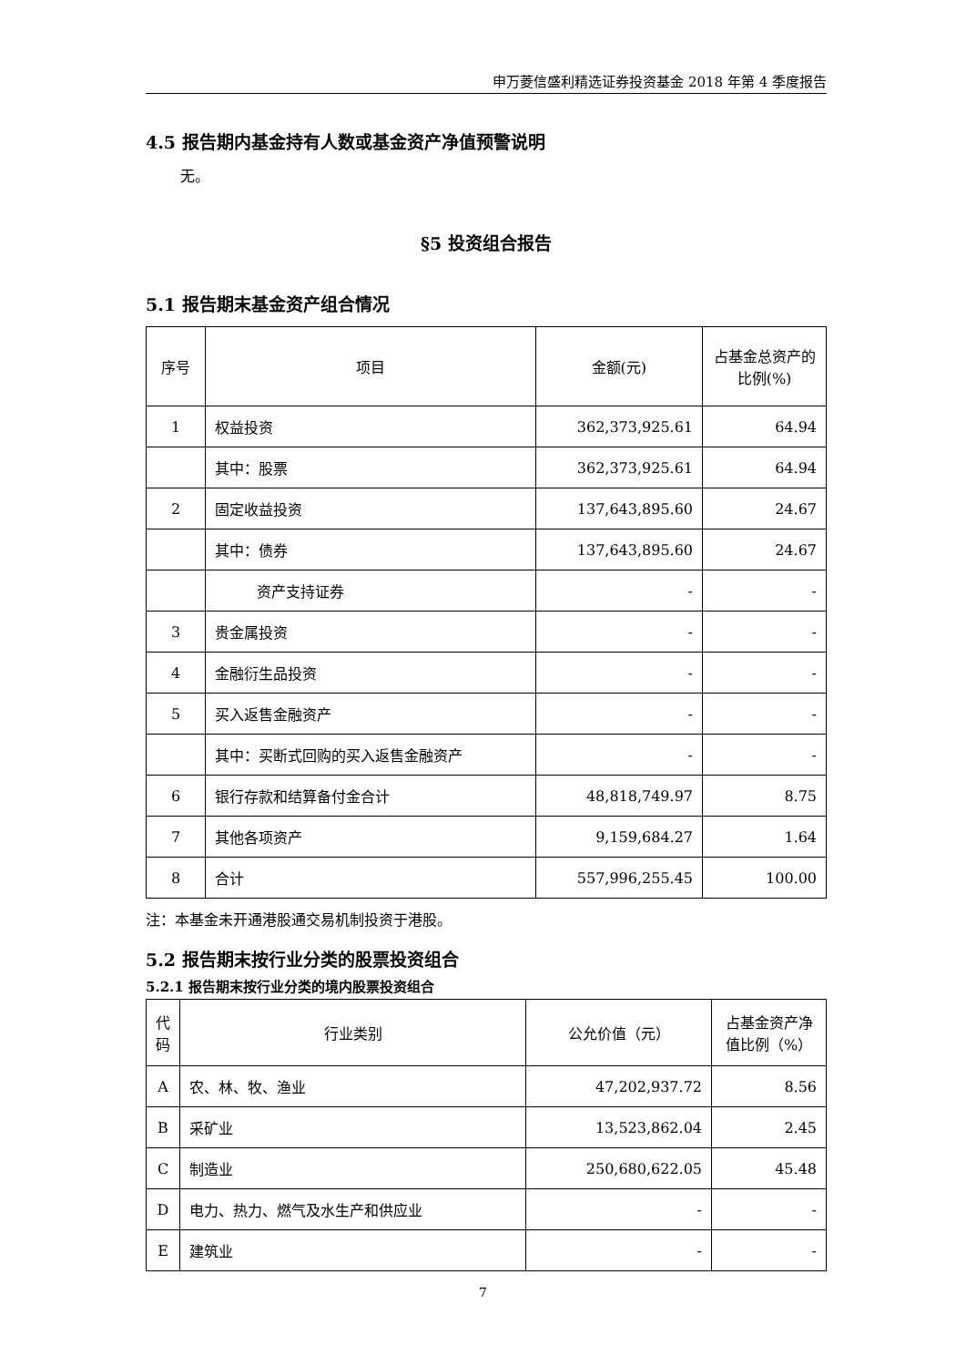申万菱信盛利精选证券投资基金 2018 年第 4 季度报告
4.5 报告期内基金持有人数或基金资产净值预警说明
无。
§5 投资组合报告
5.1 报告期末基金资产组合情况
| 序号 | 项目 | 金额(元) | 占基金总资产的比例(%) |
| --- | --- | --- | --- |
| 1 | 权益投资 | 362,373,925.61 | 64.94 |
| | 其中：股票 | 362,373,925.61 | 64.94 |
| 2 | 固定收益投资 | 137,643,895.60 | 24.67 |
| | 其中：债券 | 137,643,895.60 | 24.67 |
| | 资产支持证券 | - | - |
| 3 | 贵金属投资 | - | - |
| 4 | 金融衍生品投资 | - | - |
| 5 | 买入返售金融资产 | - | - |
| | 其中：买断式回购的买入返售金融资产 | - | - |
| 6 | 银行存款和结算备付金合计 | 48,818,749.97 | 8.75 |
| 7 | 其他各项资产 | 9,159,684.27 | 1.64 |
| 8 | 合计 | 557,996,255.45 | 100.00 |
注：本基金未开通港股通交易机制投资于港股。
5.2 报告期末按行业分类的股票投资组合
5.2.1 报告期末按行业分类的境内股票投资组合
| 代码 | 行业类别 | 公允价值（元） | 占基金资产净值比例（%） |
| --- | --- | --- | --- |
| A | 农、林、牧、渔业 | 47,202,937.72 | 8.56 |
| B | 采矿业 | 13,523,862.04 | 2.45 |
| C | 制造业 | 250,680,622.05 | 45.48 |
| D | 电力、热力、燃气及水生产和供应业 | - | - |
| E | 建筑业 | - | - |
7